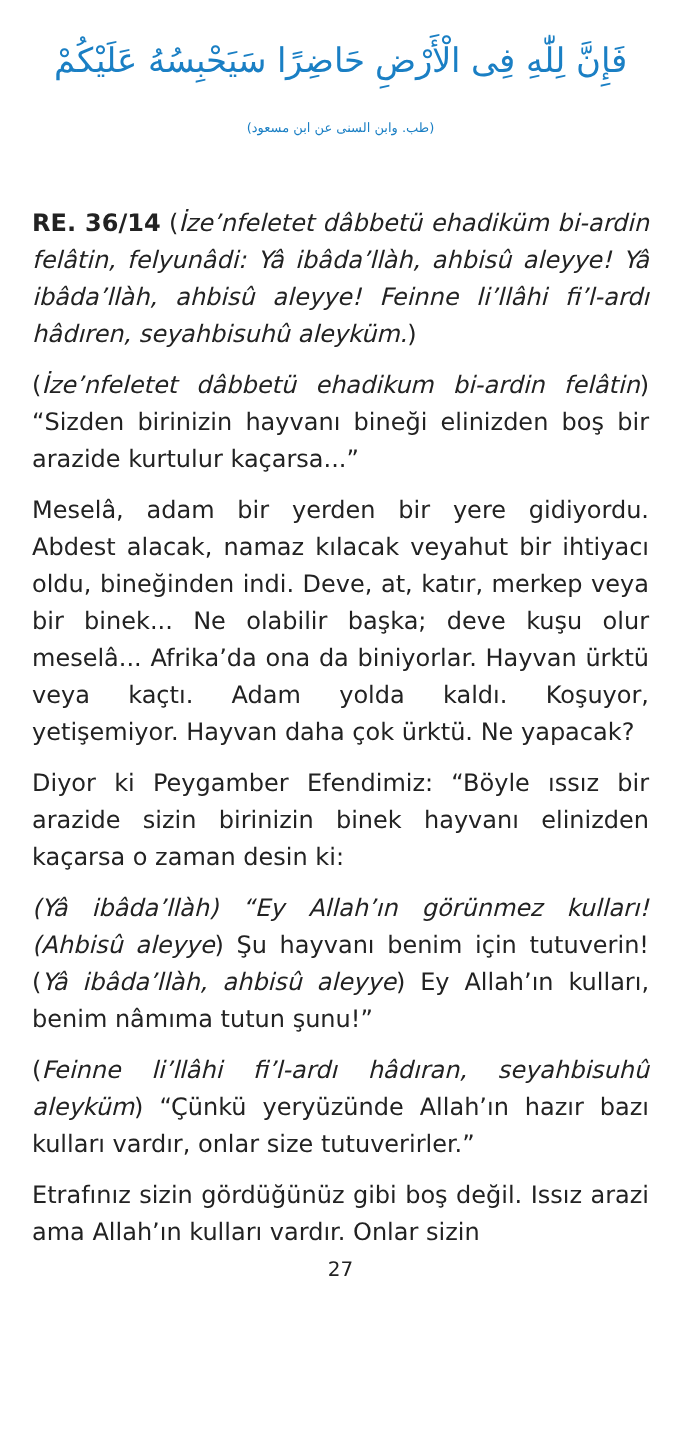فَإِنَّ لِلّٰهِ فِى الْأَرْضِ حَاضِرًا سَيَحْبِسُهُ عَلَيْكُمْ
(طب. وابن السنى عن ابن مسعود)
RE. 36/14 (İze’nfeletet dâbbetü ehadiküm bi-ardin felâtin, felyunâdi: Yâ ibâda’llàh, ahbisû aleyye! Yâ ibâda’llàh, ahbisû aleyye! Feinne li’llâhi fi’l-ardı hâdıren, seyahbisuhû aleyküm.)
(İze’nfeletet dâbbetü ehadikum bi-ardin felâtin) “Sizden birinizin hayvanı bineği elinizden boş bir arazide kurtulur kaçarsa...”
Meselâ, adam bir yerden bir yere gidiyordu. Abdest alacak, namaz kılacak veyahut bir ihtiyacı oldu, bineğinden indi. Deve, at, katır, merkep veya bir binek... Ne olabilir başka; deve kuşu olur meselâ... Afrika’da ona da biniyorlar. Hayvan ürktü veya kaçtı. Adam yolda kaldı. Koşuyor, yetişemiyor. Hayvan daha çok ürktü. Ne yapacak?
Diyor ki Peygamber Efendimiz: “Böyle ıssız bir arazide sizin birinizin binek hayvanı elinizden kaçarsa o zaman desin ki:
(Yâ ibâda’llàh) “Ey Allah’ın görünmez kulları! (Ahbisû aleyye) Şu hayvanı benim için tutuverin! (Yâ ibâda’llàh, ahbisû aleyye) Ey Allah’ın kulları, benim nâmıma tutun şunu!”
(Feinne li’llâhi fi’l-ardı hâdıran, seyahbisuhû aleyküm) “Çünkü yeryüzünde Allah’ın hazır bazı kulları vardır, onlar size tutuverirler.”
Etrafınız sizin gördüğünüz gibi boş değil. Issız arazi ama Allah’ın kulları vardır. Onlar sizin
27